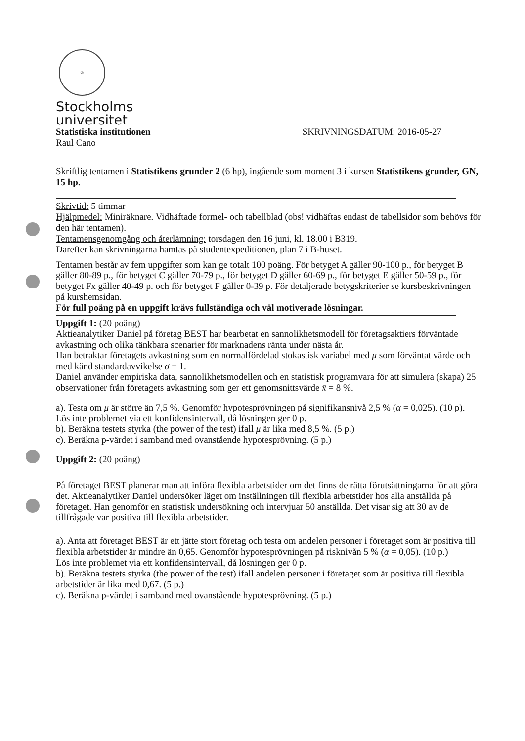♔
Stockholms
universitet
Statistiska institutionen SKRIVNINGSDATUM: 2016-05-27
Raul Cano
Skriftlig tentamen i Statistikens grunder 2 (6 hp), ingående som moment 3 i kursen Statistikens grunder, GN, 15 hp.
Skrivtid: 5 timmar
Hjälpmedel: Miniräknare. Vidhäftade formel- och tabellblad (obs! vidhäftas endast de tabellsidor som behövs för den här tentamen).
Tentamensgenomgång och återlämning: torsdagen den 16 juni, kl. 18.00 i B319.
Därefter kan skrivningarna hämtas på studentexpeditionen, plan 7 i B-huset.
Tentamen består av fem uppgifter som kan ge totalt 100 poäng. För betyget A gäller 90-100 p., för betyget B gäller 80-89 p., för betyget C gäller 70-79 p., för betyget D gäller 60-69 p., för betyget E gäller 50-59 p., för betyget Fx gäller 40-49 p. och för betyget F gäller 0-39 p. För detaljerade betygskriterier se kursbeskrivningen på kurshemsidan.
För full poäng på en uppgift krävs fullständiga och väl motiverade lösningar.
Uppgift 1: (20 poäng)
Aktieanalytiker Daniel på företag BEST har bearbetat en sannolikhetsmodell för företagsaktiers förväntade avkastning och olika tänkbara scenarier för marknadens ränta under nästa år.
Han betraktar företagets avkastning som en normalfördelad stokastisk variabel med μ som förväntat värde och med känd standardavvikelse σ = 1.
Daniel använder empiriska data, sannolikhetsmodellen och en statistisk programvara för att simulera (skapa) 25 observationer från företagets avkastning som ger ett genomsnittsvärde x̄ = 8 %.
a). Testa om μ är större än 7,5 %. Genomför hypotesprövningen på signifikansnivå 2,5 % (α = 0,025). (10 p).
Lös inte problemet via ett konfidensintervall, då lösningen ger 0 p.
b). Beräkna testets styrka (the power of the test) ifall μ är lika med 8,5 %. (5 p.)
c). Beräkna p-värdet i samband med ovanstående hypotesprövning. (5 p.)
Uppgift 2: (20 poäng)
På företaget BEST planerar man att införa flexibla arbetstider om det finns de rätta förutsättningarna för att göra det. Aktieanalytiker Daniel undersöker läget om inställningen till flexibla arbetstider hos alla anställda på företaget. Han genomför en statistisk undersökning och intervjuar 50 anställda. Det visar sig att 30 av de tillfrågade var positiva till flexibla arbetstider.
a). Anta att företaget BEST är ett jätte stort företag och testa om andelen personer i företaget som är positiva till flexibla arbetstider är mindre än 0,65. Genomför hypotesprövningen på risknivån 5 % (α = 0,05). (10 p.)
Lös inte problemet via ett konfidensintervall, då lösningen ger 0 p.
b). Beräkna testets styrka (the power of the test) ifall andelen personer i företaget som är positiva till flexibla arbetstider är lika med 0,67. (5 p.)
c). Beräkna p-värdet i samband med ovanstående hypotesprövning. (5 p.)